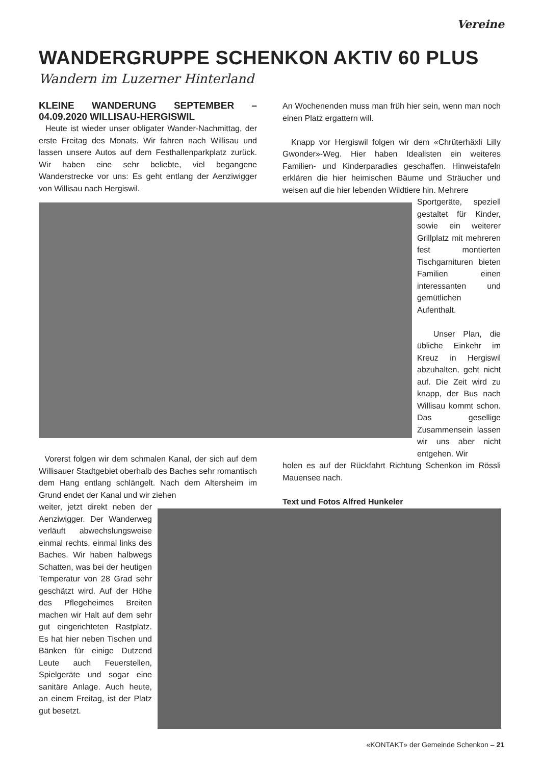Vereine
WANDERGRUPPE SCHENKON AKTIV 60 PLUS
Wandern im Luzerner Hinterland
KLEINE WANDERUNG SEPTEMBER – 04.09.2020 WILLISAU-HERGISWIL
Heute ist wieder unser obligater Wander-Nachmittag, der erste Freitag des Monats. Wir fahren nach Willisau und lassen unsere Autos auf dem Festhallenparkplatz zurück. Wir haben eine sehr beliebte, viel begangene Wanderstrecke vor uns: Es geht entlang der Aenziwigger von Willisau nach Hergiswil.
An Wochenenden muss man früh hier sein, wenn man noch einen Platz ergattern will.
Knapp vor Hergiswil folgen wir dem «Chrüterhäxli Lilly Gwonder»-Weg. Hier haben Idealisten ein weiteres Familien- und Kinderparadies geschaffen. Hinweistafeln erklären die hier heimischen Bäume und Sträucher und weisen auf die hier lebenden Wildtiere hin. Mehrere
Sportgeräte, speziell gestaltet für Kinder, sowie ein weiterer Grillplatz mit mehreren fest montierten Tischgarnituren bieten Familien einen interessanten und gemütlichen Aufenthalt.
Unser Plan, die übliche Einkehr im Kreuz in Hergiswil abzuhalten, geht nicht auf. Die Zeit wird zu knapp, der Bus nach Willisau kommt schon. Das gesellige Zusammensein lassen wir uns aber nicht entgehen. Wir
holen es auf der Rückfahrt Richtung Schenkon im Rössli Mauensee nach.
Text und Fotos Alfred Hunkeler
Vorerst folgen wir dem schmalen Kanal, der sich auf dem Willisauer Stadtgebiet oberhalb des Baches sehr romantisch dem Hang entlang schlängelt. Nach dem Altersheim im Grund endet der Kanal und wir ziehen
weiter, jetzt direkt neben der Aenziwigger. Der Wanderweg verläuft abwechslungsweise einmal rechts, einmal links des Baches. Wir haben halbwegs Schatten, was bei der heutigen Temperatur von 28 Grad sehr geschätzt wird. Auf der Höhe des Pflegeheimes Breiten machen wir Halt auf dem sehr gut eingerichteten Rastplatz. Es hat hier neben Tischen und Bänken für einige Dutzend Leute auch Feuerstellen, Spielgeräte und sogar eine sanitäre Anlage. Auch heute, an einem Freitag, ist der Platz gut besetzt.
«KONTAKT» der Gemeinde Schenkon – 21